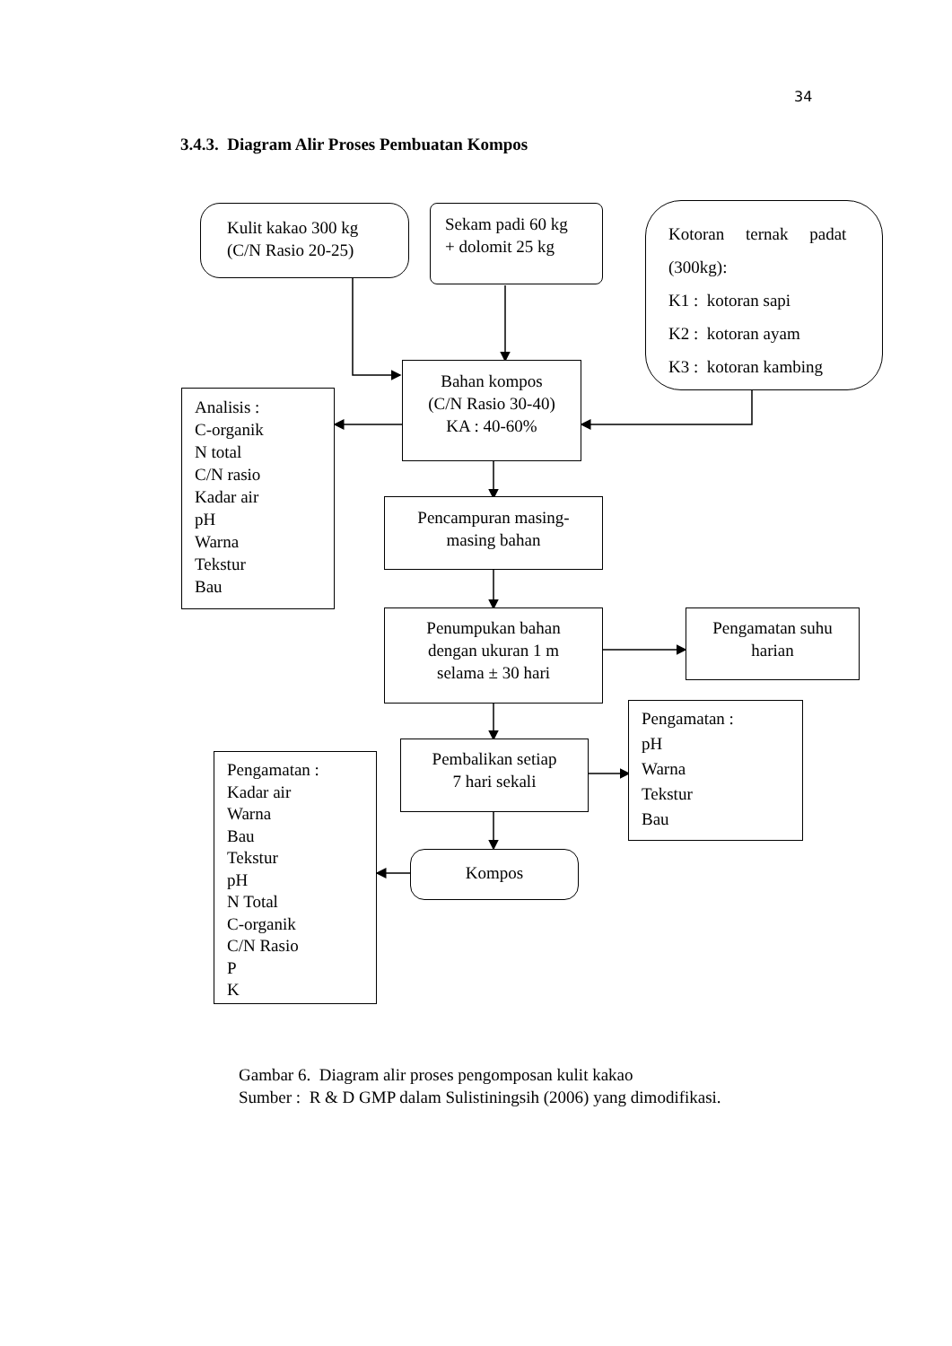34
3.4.3. Diagram Alir Proses Pembuatan Kompos
Kulit kakao 300 kg
(C/N Rasio 20-25)
Sekam padi 60 kg
+ dolomit 25 kg
Kotoran ternak padat
(300kg):
K1 : kotoran sapi
K2 : kotoran ayam
K3 : kotoran kambing
Bahan kompos
(C/N Rasio 30-40)
KA : 40-60%
Analisis :
C-organik
N total
C/N rasio
Kadar air
pH
Warna
Tekstur
Bau
Pencampuran masing-
masing bahan
Penumpukan bahan
dengan ukuran 1 m
selama ± 30 hari
Pengamatan suhu
harian
Pengamatan :
pH
Warna
Tekstur
Bau
Pembalikan setiap
7 hari sekali
Pengamatan :
Kadar air
Warna
Bau
Tekstur
pH
N Total
C-organik
C/N Rasio
P
K
Kompos
Gambar 6. Diagram alir proses pengomposan kulit kakao
Sumber : R & D GMP dalam Sulistiningsih (2006) yang dimodifikasi.